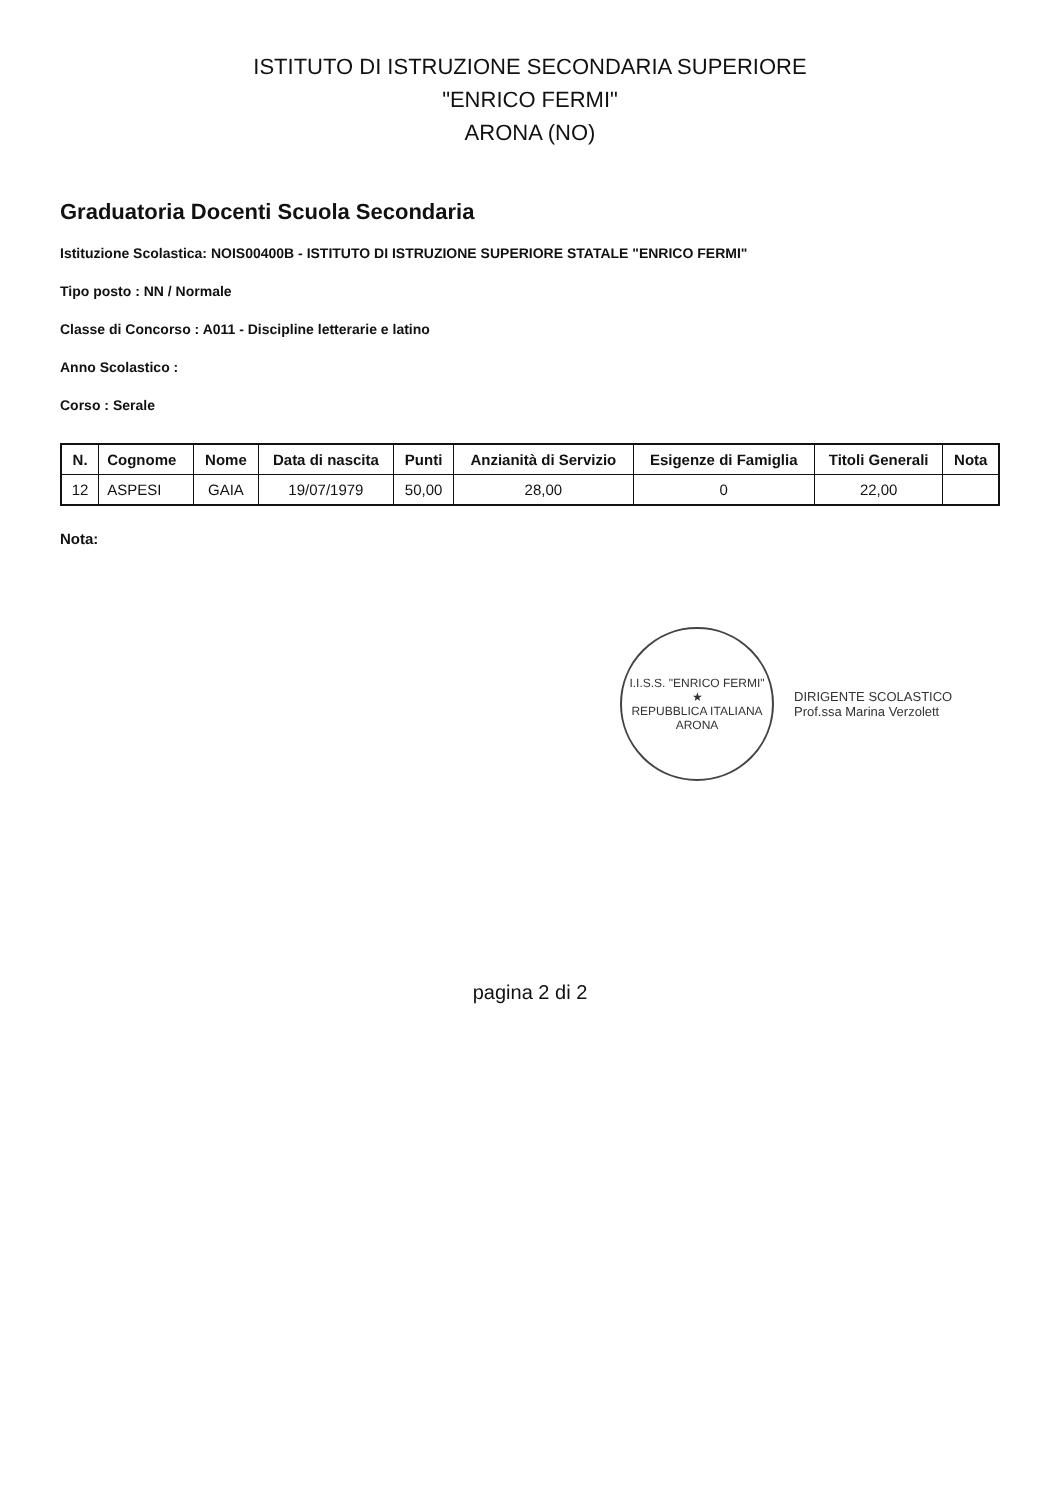ISTITUTO DI ISTRUZIONE SECONDARIA SUPERIORE
"ENRICO FERMI"
ARONA (NO)
Graduatoria Docenti Scuola Secondaria
Istituzione Scolastica: NOIS00400B - ISTITUTO DI ISTRUZIONE SUPERIORE STATALE "ENRICO FERMI"
Tipo posto : NN / Normale
Classe di Concorso : A011 - Discipline letterarie e latino
Anno Scolastico :
Corso : Serale
| N. | Cognome | Nome | Data di nascita | Punti | Anzianità di Servizio | Esigenze di Famiglia | Titoli Generali | Nota |
| --- | --- | --- | --- | --- | --- | --- | --- | --- |
| 12 | ASPESI | GAIA | 19/07/1979 | 50,00 | 28,00 | 0 | 22,00 | |
Nota:
I.I.S.S. "ENRICO FERMI"
★
REPUBBLICA ITALIANA
ARONA
DIRIGENTE SCOLASTICO
Prof.ssa Marina Verzolett
pagina 2 di 2